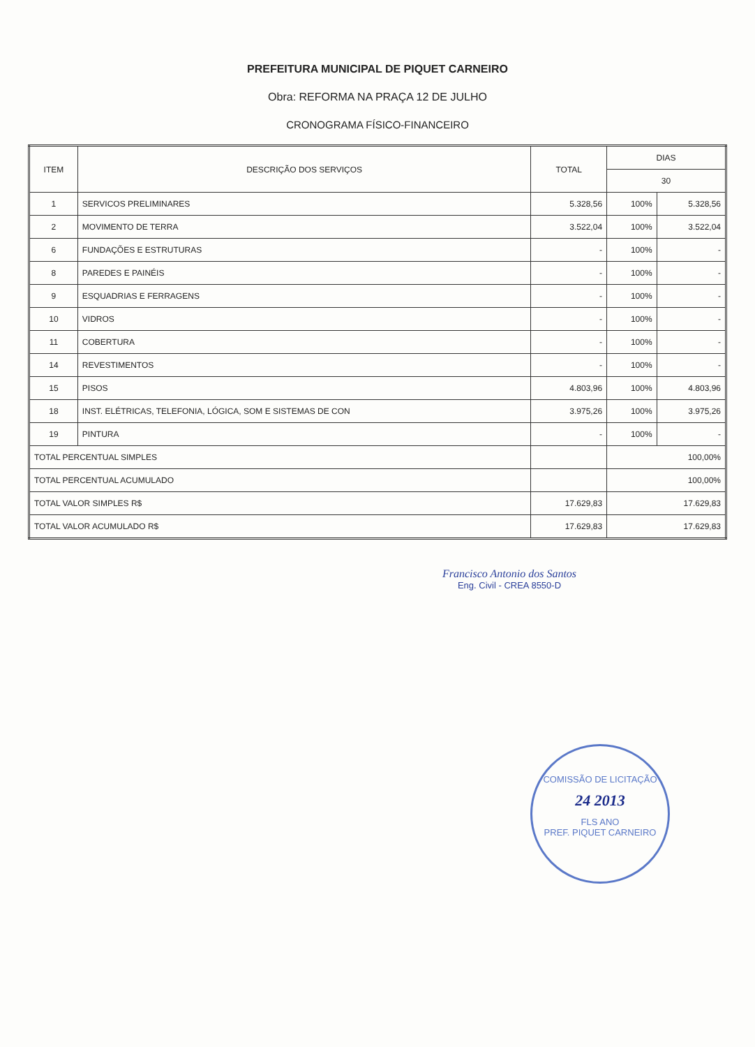PREFEITURA MUNICIPAL DE PIQUET CARNEIRO
Obra: REFORMA NA PRAÇA 12 DE JULHO
CRONOGRAMA FÍSICO-FINANCEIRO
| ITEM | DESCRIÇÃO DOS SERVIÇOS | TOTAL | DIAS | |
| --- | --- | --- | --- | --- |
| | | | 30 | |
| 1 | SERVICOS PRELIMINARES | 5.328,56 | 100% | 5.328,56 |
| 2 | MOVIMENTO DE TERRA | 3.522,04 | 100% | 3.522,04 |
| 6 | FUNDAÇÕES E ESTRUTURAS | - | 100% | - |
| 8 | PAREDES E PAINÉIS | - | 100% | - |
| 9 | ESQUADRIAS E FERRAGENS | - | 100% | - |
| 10 | VIDROS | - | 100% | - |
| 11 | COBERTURA | - | 100% | - |
| 14 | REVESTIMENTOS | - | 100% | - |
| 15 | PISOS | 4.803,96 | 100% | 4.803,96 |
| 18 | INST. ELÉTRICAS, TELEFONIA, LÓGICA, SOM E SISTEMAS DE CON | 3.975,26 | 100% | 3.975,26 |
| 19 | PINTURA | - | 100% | - |
| TOTAL PERCENTUAL SIMPLES | | | 100,00% | |
| TOTAL PERCENTUAL ACUMULADO | | | 100,00% | |
| TOTAL VALOR SIMPLES R$ | | 17.629,83 | 17.629,83 | |
| TOTAL VALOR ACUMULADO R$ | | 17.629,83 | 17.629,83 | |
Francisco Antonio dos Santos
Eng. Civil - CREA 8550-D
COMISSÃO DE LICITAÇÃO
24 2013
FLS ANO
PREF. PIQUET CARNEIRO